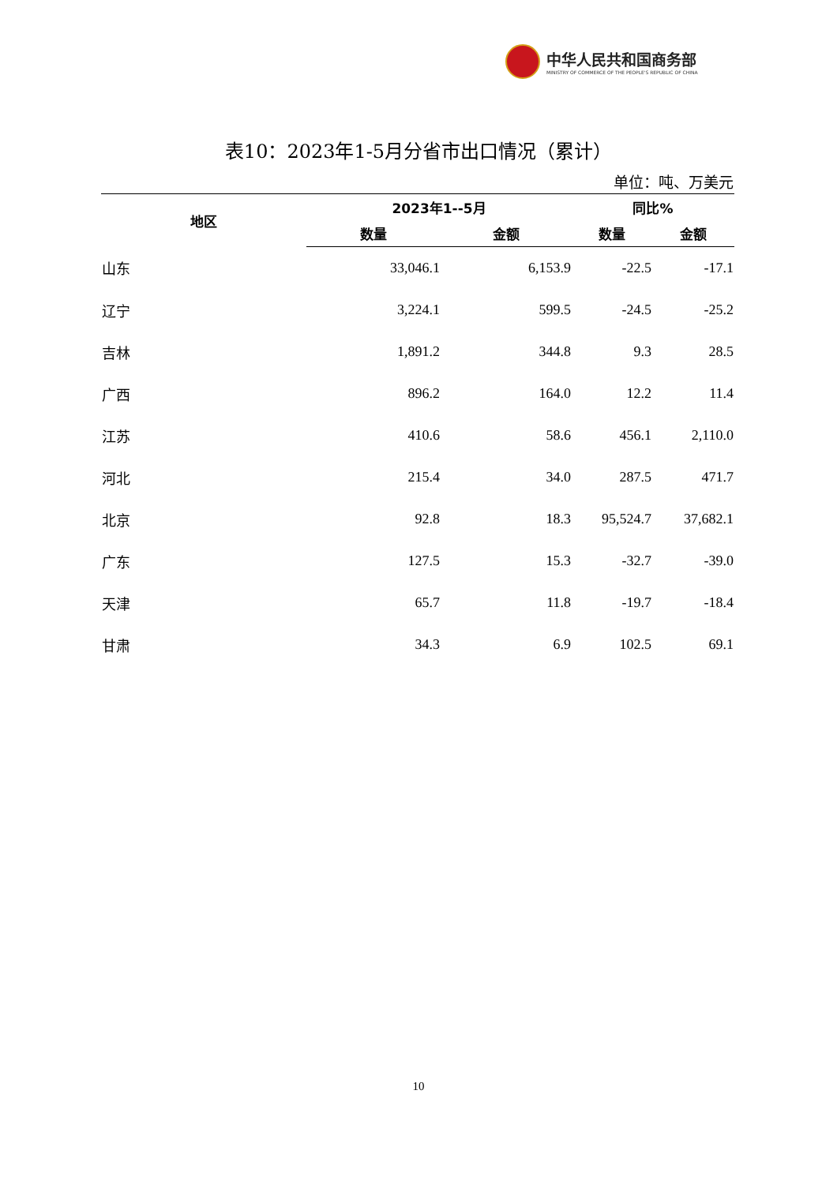中华人民共和国商务部
MINISTRY OF COMMERCE OF THE PEOPLE'S REPUBLIC OF CHINA
表10：2023年1-5月分省市出口情况（累计）
单位：吨、万美元
| 地区 | 2023年1--5月 | | 同比% | |
| --- | --- | --- | --- | --- |
| | 数量 | 金额 | 数量 | 金额 |
| 山东 | 33,046.1 | 6,153.9 | -22.5 | -17.1 |
| 辽宁 | 3,224.1 | 599.5 | -24.5 | -25.2 |
| 吉林 | 1,891.2 | 344.8 | 9.3 | 28.5 |
| 广西 | 896.2 | 164.0 | 12.2 | 11.4 |
| 江苏 | 410.6 | 58.6 | 456.1 | 2,110.0 |
| 河北 | 215.4 | 34.0 | 287.5 | 471.7 |
| 北京 | 92.8 | 18.3 | 95,524.7 | 37,682.1 |
| 广东 | 127.5 | 15.3 | -32.7 | -39.0 |
| 天津 | 65.7 | 11.8 | -19.7 | -18.4 |
| 甘肃 | 34.3 | 6.9 | 102.5 | 69.1 |
10